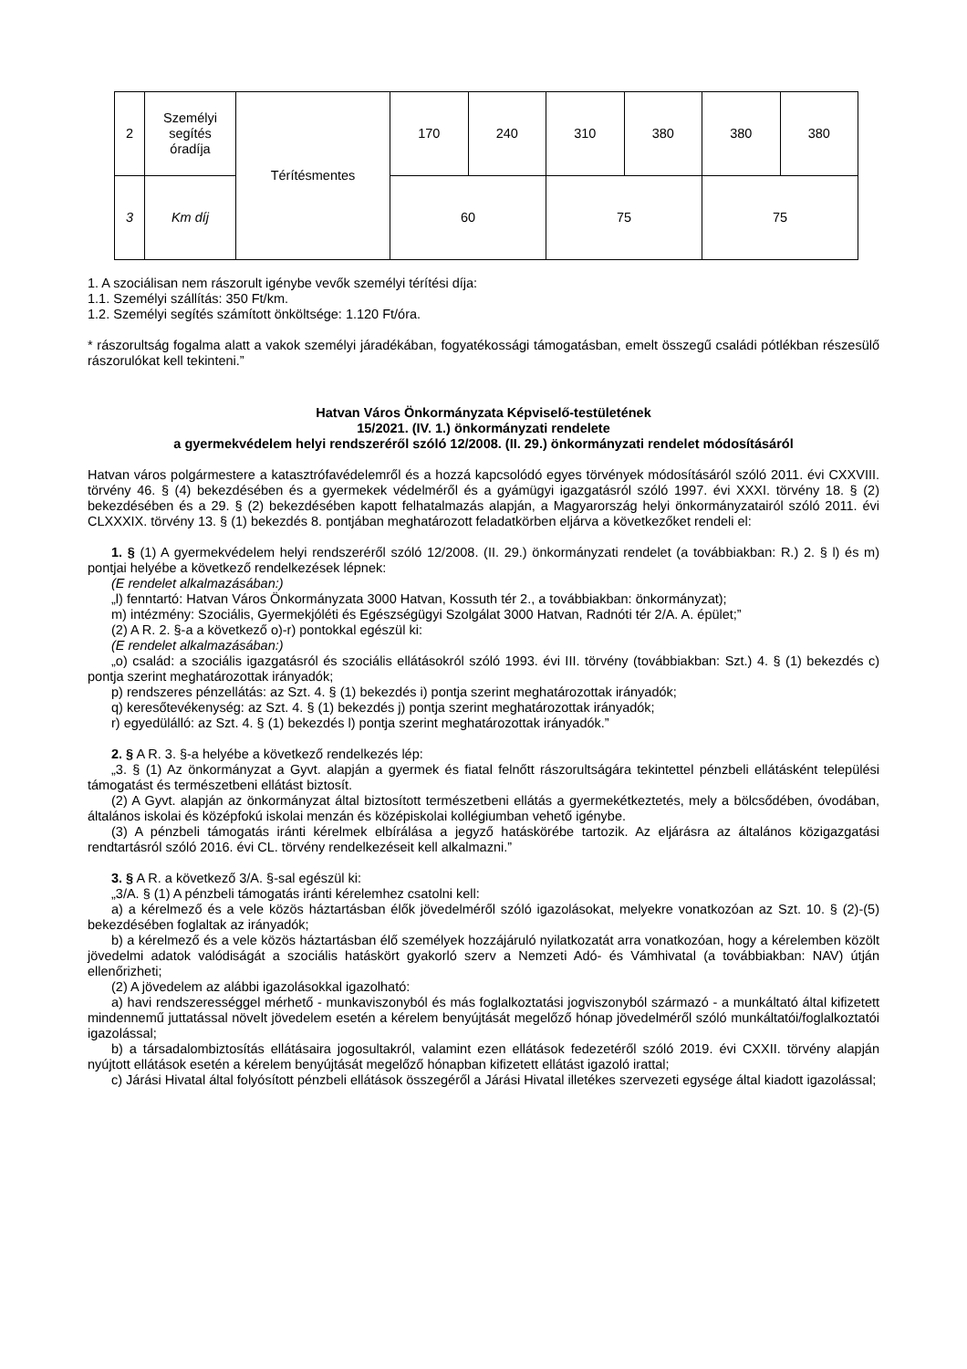| 2 | Személyi segítés óradíja | Térítésmentes | 170 | 240 | 310 | 380 | 380 | 380 |
| 3 | Km díj | | 60 | | 75 | | 75 | |
1. A szociálisan nem rászorult igénybe vevők személyi térítési díja:
1.1. Személyi szállítás: 350 Ft/km.
1.2. Személyi segítés számított önköltsége: 1.120 Ft/óra.
* rászorultság fogalma alatt a vakok személyi járadékában, fogyatékossági támogatásban, emelt összegű családi pótlékban részesülő rászorulókat kell tekinteni.”
Hatvan Város Önkormányzata Képviselő-testületének
15/2021. (IV. 1.) önkormányzati rendelete
a gyermekvédelem helyi rendszeréről szóló 12/2008. (II. 29.) önkormányzati rendelet módosításáról
Hatvan város polgármestere a katasztrófavédelemről és a hozzá kapcsolódó egyes törvények módosításáról szóló 2011. évi CXXVIII. törvény 46. § (4) bekezdésében és a gyermekek védelméről és a gyámügyi igazgatásról szóló 1997. évi XXXI. törvény 18. § (2) bekezdésében és a 29. § (2) bekezdésében kapott felhatalmazás alapján, a Magyarország helyi önkormányzatairól szóló 2011. évi CLXXXIX. törvény 13. § (1) bekezdés 8. pontjában meghatározott feladatkörben eljárva a következőket rendeli el:
1. § (1) A gyermekvédelem helyi rendszeréről szóló 12/2008. (II. 29.) önkormányzati rendelet (a továbbiakban: R.) 2. § l) és m) pontjai helyébe a következő rendelkezések lépnek:
(E rendelet alkalmazásában:)
„l) fenntartó: Hatvan Város Önkormányzata 3000 Hatvan, Kossuth tér 2., a továbbiakban: önkormányzat);
m) intézmény: Szociális, Gyermekjóléti és Egészségügyi Szolgálat 3000 Hatvan, Radnóti tér 2/A. A. épület;”
(2) A R. 2. §-a a következő o)-r) pontokkal egészül ki:
(E rendelet alkalmazásában:)
„o) család: a szociális igazgatásról és szociális ellátásokról szóló 1993. évi III. törvény (továbbiakban: Szt.) 4. § (1) bekezdés c) pontja szerint meghatározottak irányadók;
p) rendszeres pénzellátás: az Szt. 4. § (1) bekezdés i) pontja szerint meghatározottak irányadók;
q) keresőtevékenység: az Szt. 4. § (1) bekezdés j) pontja szerint meghatározottak irányadók;
r) egyedülálló: az Szt. 4. § (1) bekezdés l) pontja szerint meghatározottak irányadók.”
2. § A R. 3. §-a helyébe a következő rendelkezés lép:
„3. § (1) Az önkormányzat a Gyvt. alapján a gyermek és fiatal felnőtt rászorultságára tekintettel pénzbeli ellátásként települési támogatást és természetbeni ellátást biztosít.
(2) A Gyvt. alapján az önkormányzat által biztosított természetbeni ellátás a gyermekétkeztetés, mely a bölcsődében, óvodában, általános iskolai és középfokú iskolai menzán és középiskolai kollégiumban vehető igénybe.
(3) A pénzbeli támogatás iránti kérelmek elbírálása a jegyző hatáskörébe tartozik. Az eljárásra az általános közigazgatási rendtartásról szóló 2016. évi CL. törvény rendelkezéseit kell alkalmazni.”
3. § A R. a következő 3/A. §-sal egészül ki:
„3/A. § (1) A pénzbeli támogatás iránti kérelemhez csatolni kell:
a) a kérelmező és a vele közös háztartásban élők jövedelméről szóló igazolásokat, melyekre vonatkozóan az Szt. 10. § (2)-(5) bekezdésében foglaltak az irányadók;
b) a kérelmező és a vele közös háztartásban élő személyek hozzájáruló nyilatkozatát arra vonatkozóan, hogy a kérelemben közölt jövedelmi adatok valódiságát a szociális hatáskört gyakorló szerv a Nemzeti Adó- és Vámhivatal (a továbbiakban: NAV) útján ellenőrizheti;
(2) A jövedelem az alábbi igazolásokkal igazolható:
a) havi rendszerességgel mérhető - munkaviszonyból és más foglalkoztatási jogviszonyból származó - a munkáltató által kifizetett mindennemű juttatással növelt jövedelem esetén a kérelem benyújtását megelőző hónap jövedelméről szóló munkáltatói/foglalkoztatói igazolással;
b) a társadalombiztosítás ellátásaira jogosultakról, valamint ezen ellátások fedezetéről szóló 2019. évi CXXII. törvény alapján nyújtott ellátások esetén a kérelem benyújtását megelőző hónapban kifizetett ellátást igazoló irattal;
c) Járási Hivatal által folyósított pénzbeli ellátások összegéről a Járási Hivatal illetékes szervezeti egysége által kiadott igazolással;